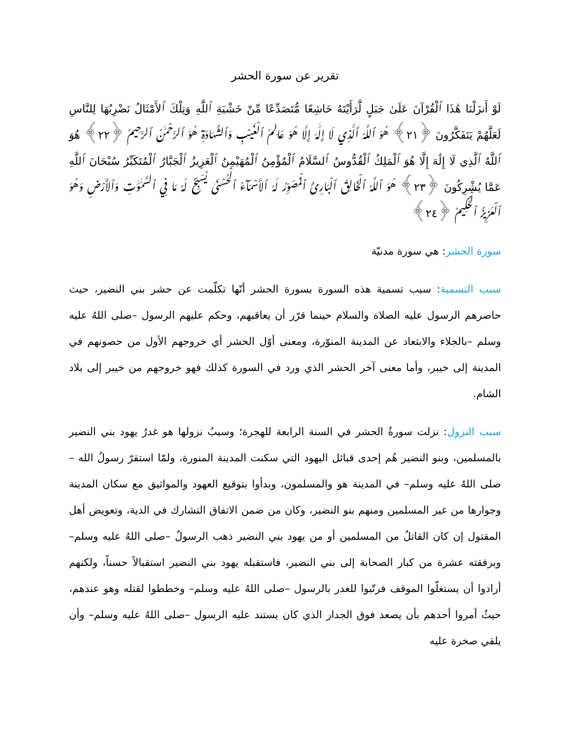تقرير عن سورة الحشر
لَوْ أَنزَلْنَا هَٰذَا ٱلْقُرْآنَ عَلَىٰ جَبَلٍ لَّرَأَيْتَهُ خَاشِعًا مُّتَصَدِّعًا مِّنْ خَشْيَةِ ٱللَّهِ وَتِلْكَ ٱلأَمْثَالُ نَضْرِبُهَا لِلنَّاسِ لَعَلَّهُمْ يَتَفَكَّرُونَ ﴿٢١﴾ هُوَ ٱللَّهُ ٱلَّذِي لَا إِلَٰهَ إِلَّا هُوَ عَالِمُ ٱلْغَيْبِ وَٱلشَّهَادَةِ هُوَ ٱلرَّحْمَٰنُ ٱلرَّحِيمُ ﴿٢٢﴾ هُوَ ٱللَّهُ ٱلَّذِي لَا إِلَٰهَ إِلَّا هُوَ ٱلْمَلِكُ ٱلْقُدُّوسُ ٱلسَّلَامُ ٱلْمُؤْمِنُ ٱلْمُهَيْمِنُ ٱلْعَزِيزُ ٱلْجَبَّارُ ٱلْمُتَكَبِّرُ سُبْحَانَ ٱللَّهِ عَمَّا يُشْرِكُونَ ﴿٢٣﴾ هُوَ ٱللَّهُ ٱلْخَالِقُ ٱلْبَارِئُ ٱلْمُصَوِّرُ لَهُ ٱلأَسْمَآءُ ٱلْحُسْنَىٰ يُسَبِّحُ لَهُ مَا فِي ٱلسَّمَٰوَٰتِ وَٱلأَرْضِ وَهُوَ ٱلْعَزِيزُ ٱلْحَكِيمُ ﴿٢٤﴾
سورة الحشر: هي سورة مدنيّة
سبب التسمية: سبب تسمية هذه السورة بسورة الحشر أنّها تكلّمت عن حشر بني النضير، حيث حاصرهم الرسول عليه الصلاة والسلام حينما قرّر أن يعاقبهم، وحكم عليهم الرسول –صلى اللهُ عليه وسلم –بالجلاء والابتعاد عن المدينة المنوّرة، ومعنى أوّل الحشر أي خروجهم الأول من حصونهم في المدينة إلى خيبر، وأما معنى آخر الحشر الذي ورد في السورة كذلك فهو خروجهم من خيبر إلى بلاد الشام.
سبب النزول: نزلت سورةُ الحشر في السنة الرابعة للهجرة؛ وسببُ نزولها هو غدرُ يهود بني النضير بالمسلمين، وبنو النضير هُم إحدى قبائل اليهود التي سكنت المدينة المنورة، ولمّا استقرّ رسولُ الله –صلى اللهُ عليه وسلم– في المدينة هو والمسلمون، وبدأوا بتوقيع العهود والمواثيق مع سكان المدينة وجوارها من غير المسلمين ومنهم بنو النضير، وكان من ضمن الاتفاق التشارك في الدية، وتعويض أهل المقتول إن كان القاتلُ من المسلمين أو من يهود بني النضير ذهب الرسولُ –صلى اللهُ عليه وسلم– وبرفقته عشرة من كبار الصحابة إلى بني النضير، فاستقبله يهود بني النضير استقبالاً حسناً، ولكنهم أرادوا أن يستغلّوا الموقف فرتّبوا للغدر بالرسول –صلى اللهُ عليه وسلم– وخططوا لقتله وهو عندهم، حيثُ أمروا أحدهم بأن يصعد فوق الجدار الذي كان يستند عليه الرسول –صلى اللهُ عليه وسلم– وأن يلقي صخرة عليه